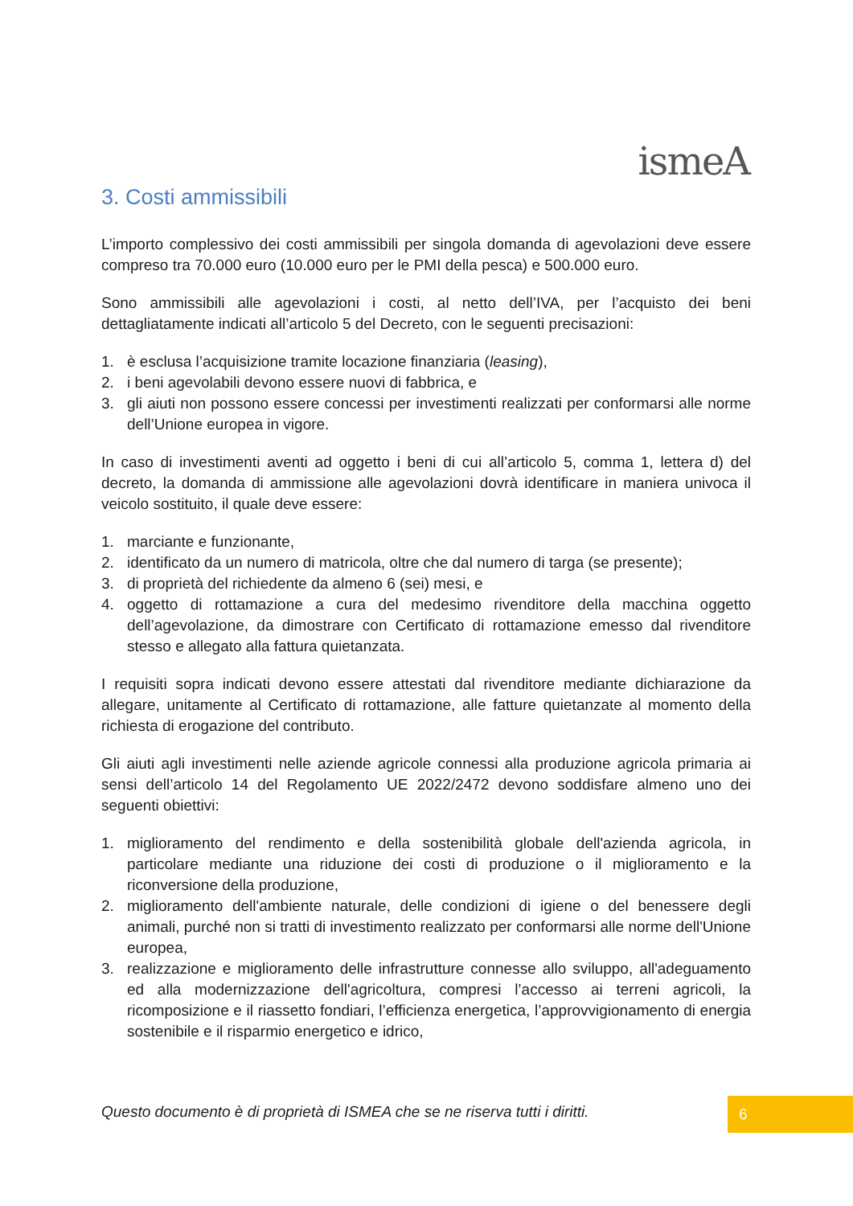ismeA
3. Costi ammissibili
L’importo complessivo dei costi ammissibili per singola domanda di agevolazioni deve essere compreso tra 70.000 euro (10.000 euro per le PMI della pesca) e 500.000 euro.
Sono ammissibili alle agevolazioni i costi, al netto dell’IVA, per l’acquisto dei beni dettagliatamente indicati all’articolo 5 del Decreto, con le seguenti precisazioni:
1. è esclusa l’acquisizione tramite locazione finanziaria (leasing),
2. i beni agevolabili devono essere nuovi di fabbrica, e
3. gli aiuti non possono essere concessi per investimenti realizzati per conformarsi alle norme dell’Unione europea in vigore.
In caso di investimenti aventi ad oggetto i beni di cui all’articolo 5, comma 1, lettera d) del decreto, la domanda di ammissione alle agevolazioni dovrà identificare in maniera univoca il veicolo sostituito, il quale deve essere:
1. marciante e funzionante,
2. identificato da un numero di matricola, oltre che dal numero di targa (se presente);
3. di proprietà del richiedente da almeno 6 (sei) mesi, e
4. oggetto di rottamazione a cura del medesimo rivenditore della macchina oggetto dell’agevolazione, da dimostrare con Certificato di rottamazione emesso dal rivenditore stesso e allegato alla fattura quietanzata.
I requisiti sopra indicati devono essere attestati dal rivenditore mediante dichiarazione da allegare, unitamente al Certificato di rottamazione, alle fatture quietanzate al momento della richiesta di erogazione del contributo.
Gli aiuti agli investimenti nelle aziende agricole connessi alla produzione agricola primaria ai sensi dell’articolo 14 del Regolamento UE 2022/2472 devono soddisfare almeno uno dei seguenti obiettivi:
1. miglioramento del rendimento e della sostenibilità globale dell'azienda agricola, in particolare mediante una riduzione dei costi di produzione o il miglioramento e la riconversione della produzione,
2. miglioramento dell'ambiente naturale, delle condizioni di igiene o del benessere degli animali, purché non si tratti di investimento realizzato per conformarsi alle norme dell'Unione europea,
3. realizzazione e miglioramento delle infrastrutture connesse allo sviluppo, all'adeguamento ed alla modernizzazione dell'agricoltura, compresi l’accesso ai terreni agricoli, la ricomposizione e il riassetto fondiari, l’efficienza energetica, l’approvvigionamento di energia sostenibile e il risparmio energetico e idrico,
Questo documento è di proprietà di ISMEA che se ne riserva tutti i diritti.
6